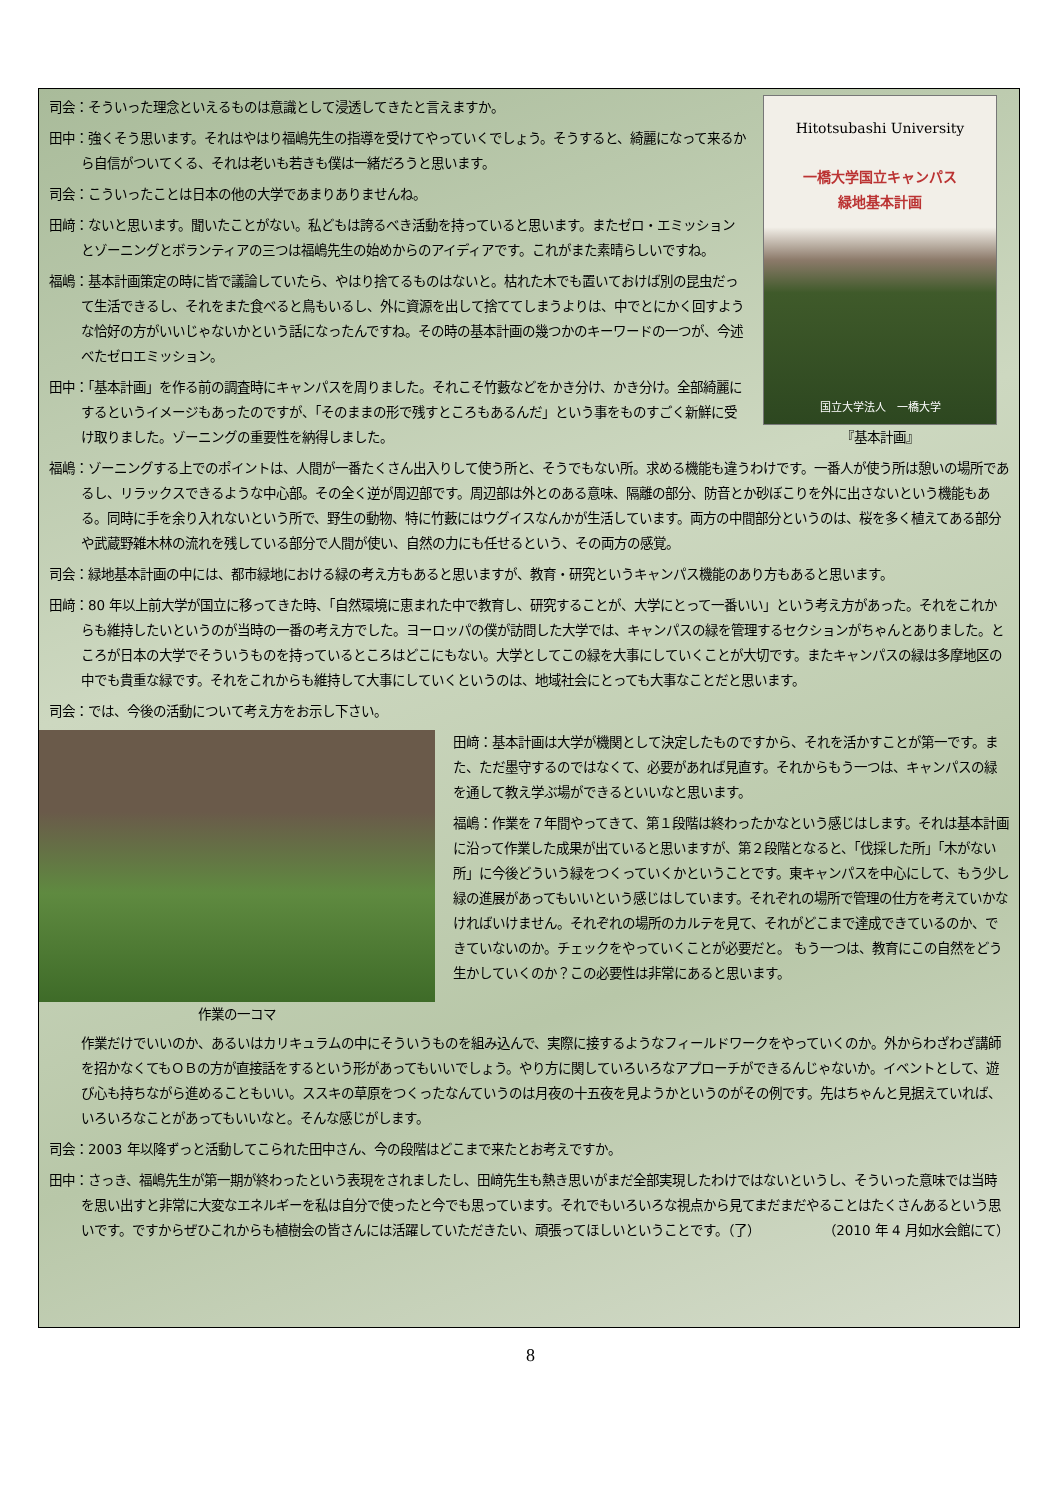Hitotsubashi University
一橋大学国立キャンパス
緑地基本計画
国立大学法人　一橋大学
『基本計画』
司会：そういった理念といえるものは意識として浸透してきたと言えますか。
田中：強くそう思います。それはやはり福嶋先生の指導を受けてやっていくでしょう。そうすると、綺麗になって来るから自信がついてくる、それは老いも若きも僕は一緒だろうと思います。
司会：こういったことは日本の他の大学であまりありませんね。
田﨑：ないと思います。聞いたことがない。私どもは誇るべき活動を持っていると思います。またゼロ・エミッションとゾーニングとボランティアの三つは福嶋先生の始めからのアイディアです。これがまた素晴らしいですね。
福嶋：基本計画策定の時に皆で議論していたら、やはり捨てるものはないと。枯れた木でも置いておけば別の昆虫だって生活できるし、それをまた食べると鳥もいるし、外に資源を出して捨ててしまうよりは、中でとにかく回すような恰好の方がいいじゃないかという話になったんですね。その時の基本計画の幾つかのキーワードの一つが、今述べたゼロエミッション。
田中：「基本計画」を作る前の調査時にキャンパスを周りました。それこそ竹藪などをかき分け、かき分け。全部綺麗にするというイメージもあったのですが、「そのままの形で残すところもあるんだ」という事をものすごく新鮮に受け取りました。ゾーニングの重要性を納得しました。
福嶋：ゾーニングする上でのポイントは、人間が一番たくさん出入りして使う所と、そうでもない所。求める機能も違うわけです。一番人が使う所は憩いの場所であるし、リラックスできるような中心部。その全く逆が周辺部です。周辺部は外とのある意味、隔離の部分、防音とか砂ぼこりを外に出さないという機能もある。同時に手を余り入れないという所で、野生の動物、特に竹藪にはウグイスなんかが生活しています。両方の中間部分というのは、桜を多く植えてある部分や武蔵野雑木林の流れを残している部分で人間が使い、自然の力にも任せるという、その両方の感覚。
司会：緑地基本計画の中には、都市緑地における緑の考え方もあると思いますが、教育・研究というキャンパス機能のあり方もあると思います。
田﨑：80 年以上前大学が国立に移ってきた時、「自然環境に恵まれた中で教育し、研究することが、大学にとって一番いい」という考え方があった。それをこれからも維持したいというのが当時の一番の考え方でした。ヨーロッパの僕が訪問した大学では、キャンパスの緑を管理するセクションがちゃんとありました。ところが日本の大学でそういうものを持っているところはどこにもない。大学としてこの緑を大事にしていくことが大切です。またキャンパスの緑は多摩地区の中でも貴重な緑です。それをこれからも維持して大事にしていくというのは、地域社会にとっても大事なことだと思います。
司会：では、今後の活動について考え方をお示し下さい。
作業の一コマ
田﨑：基本計画は大学が機関として決定したものですから、それを活かすことが第一です。また、ただ墨守するのではなくて、必要があれば見直す。それからもう一つは、キャンパスの緑を通して教え学ぶ場ができるといいなと思います。
福嶋：作業を７年間やってきて、第１段階は終わったかなという感じはします。それは基本計画に沿って作業した成果が出ていると思いますが、第２段階となると、「伐採した所」「木がない所」に今後どういう緑をつくっていくかということです。東キャンパスを中心にして、もう少し緑の進展があってもいいという感じはしています。それぞれの場所で管理の仕方を考えていかなければいけません。それぞれの場所のカルテを見て、それがどこまで達成できているのか、できていないのか。チェックをやっていくことが必要だと。 もう一つは、教育にこの自然をどう生かしていくのか？この必要性は非常にあると思います。
作業だけでいいのか、あるいはカリキュラムの中にそういうものを組み込んで、実際に接するようなフィールドワークをやっていくのか。外からわざわざ講師を招かなくてもＯＢの方が直接話をするという形があってもいいでしょう。やり方に関していろいろなアプローチができるんじゃないか。イベントとして、遊び心も持ちながら進めることもいい。ススキの草原をつくったなんていうのは月夜の十五夜を見ようかというのがその例です。先はちゃんと見据えていれば、いろいろなことがあってもいいなと。そんな感じがします。
司会：2003 年以降ずっと活動してこられた田中さん、今の段階はどこまで来たとお考えですか。
田中：さっき、福嶋先生が第一期が終わったという表現をされましたし、田﨑先生も熱き思いがまだ全部実現したわけではないというし、そういった意味では当時を思い出すと非常に大変なエネルギーを私は自分で使ったと今でも思っています。それでもいろいろな視点から見てまだまだやることはたくさんあるという思いです。ですからぜひこれからも植樹会の皆さんには活躍していただきたい、頑張ってほしいということです。（了） （2010 年 4 月如水会館にて）
8